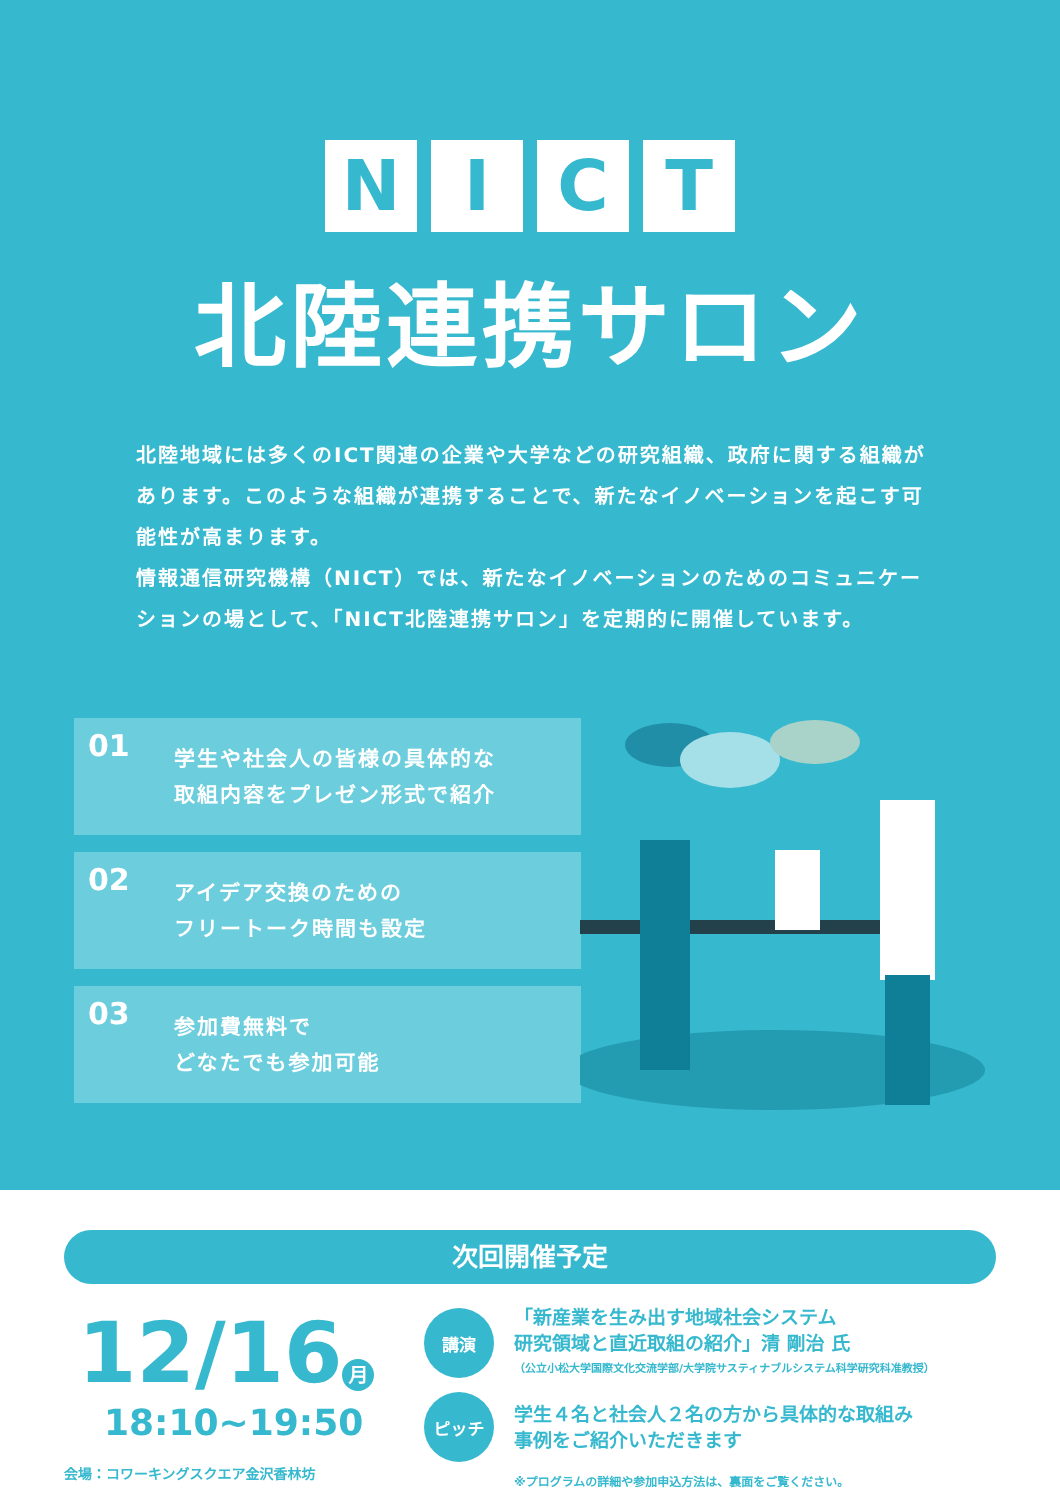NICT
北陸連携サロン
北陸地域には多くのICT関連の企業や大学などの研究組織、政府に関する組織があります。このような組織が連携することで、新たなイノベーションを起こす可能性が高まります。
情報通信研究機構（NICT）では、新たなイノベーションのためのコミュニケーションの場として、「NICT北陸連携サロン」を定期的に開催しています。
01
学生や社会人の皆様の具体的な
取組内容をプレゼン形式で紹介
02
アイデア交換のための
フリートーク時間も設定
03
参加費無料で
どなたでも参加可能
次回開催予定
12/16 月
18:10~19:50
会場：コワーキングスクエア金沢香林坊
講演
「新産業を生み出す地域社会システム
研究領域と直近取組の紹介」清 剛治 氏
（公立小松大学国際文化交流学部/大学院サスティナブルシステム科学研究科准教授）
ピッチ
学生４名と社会人２名の方から具体的な取組み
事例をご紹介いただきます
※プログラムの詳細や参加申込方法は、裏面をご覧ください。